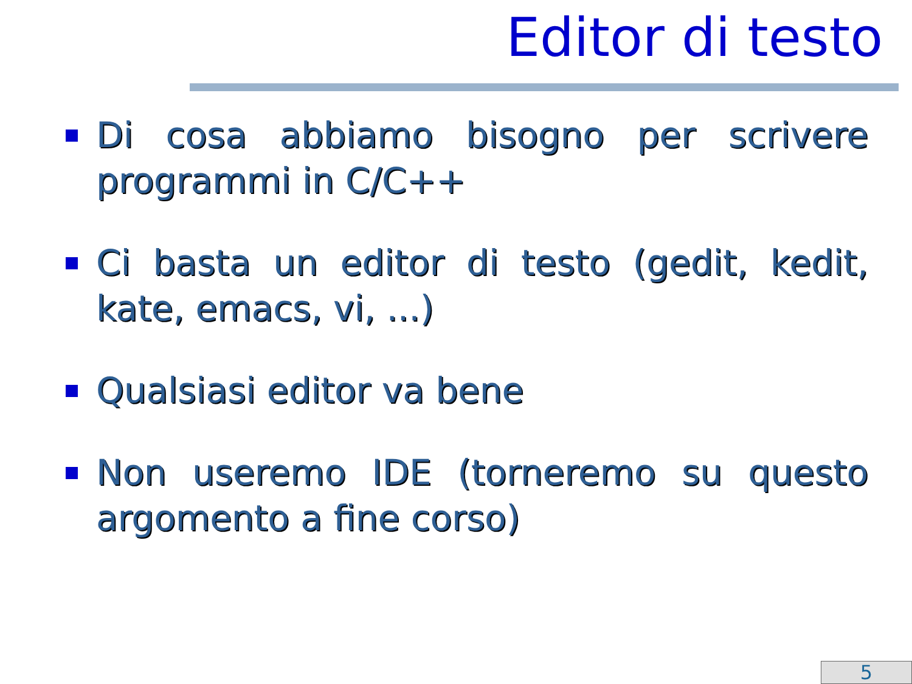Editor di testo
Di cosa abbiamo bisogno per scrivere programmi in C/C++
Ci basta un editor di testo (gedit, kedit, kate, emacs, vi, ...)
Qualsiasi editor va bene
Non useremo IDE (torneremo su questo argomento a fine corso)
5